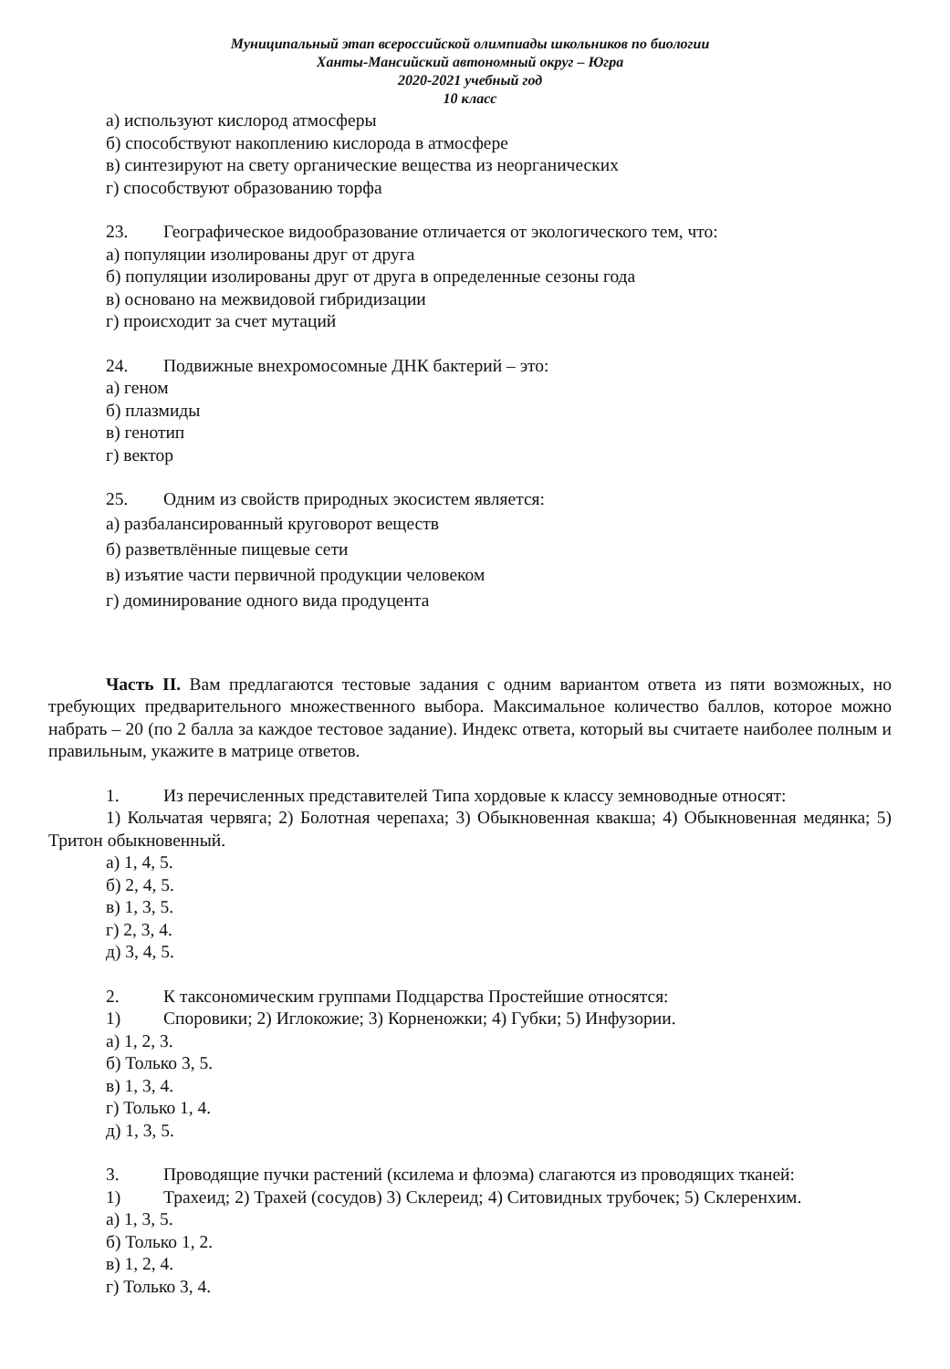Муниципальный этап всероссийской олимпиады школьников по биологии
Ханты-Мансийский автономный округ – Югра
2020-2021 учебный год
10 класс
а) используют кислород атмосферы
б) способствуют накоплению кислорода в атмосфере
в) синтезируют на свету органические вещества из неорганических
г) способствуют образованию торфа
23. Географическое видообразование отличается от экологического тем, что:
а) популяции изолированы друг от друга
б) популяции изолированы друг от друга в определенные сезоны года
в) основано на межвидовой гибридизации
г) происходит за счет мутаций
24. Подвижные внехромосомные ДНК бактерий – это:
а) геном
б) плазмиды
в) генотип
г) вектор
25. Одним из свойств природных экосистем является:
а) разбалансированный круговорот веществ
б) разветвлённые пищевые сети
в) изъятие части первичной продукции человеком
г) доминирование одного вида продуцента
Часть II. Вам предлагаются тестовые задания с одним вариантом ответа из пяти возможных, но требующих предварительного множественного выбора. Максимальное количество баллов, которое можно набрать – 20 (по 2 балла за каждое тестовое задание). Индекс ответа, который вы считаете наиболее полным и правильным, укажите в матрице ответов.
1. Из перечисленных представителей Типа хордовые к классу земноводные относят:
1) Кольчатая червяга; 2) Болотная черепаха; 3) Обыкновенная квакша; 4) Обыкновенная медянка; 5) Тритон обыкновенный.
а) 1, 4, 5.
б) 2, 4, 5.
в) 1, 3, 5.
г) 2, 3, 4.
д) 3, 4, 5.
2. К таксономическим группами Подцарства Простейшие относятся:
1) Споровики; 2) Иглокожие; 3) Корненожки; 4) Губки; 5) Инфузории.
а) 1, 2, 3.
б) Только 3, 5.
в) 1, 3, 4.
г) Только 1, 4.
д) 1, 3, 5.
3. Проводящие пучки растений (ксилема и флоэма) слагаются из проводящих тканей:
1) Трахеид; 2) Трахей (сосудов) 3) Склереид; 4) Ситовидных трубочек; 5) Склеренхим.
а) 1, 3, 5.
б) Только 1, 2.
в) 1, 2, 4.
г) Только 3, 4.